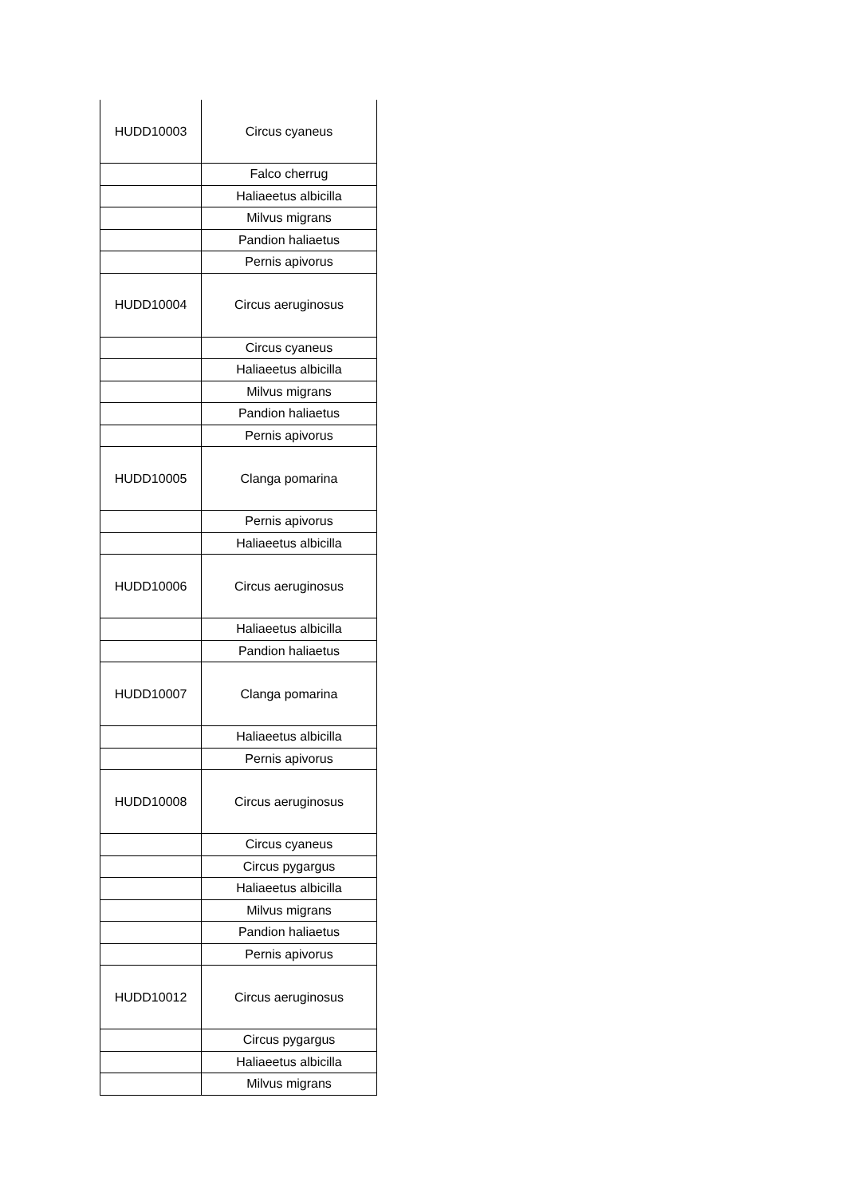| HUDD10003 | Circus cyaneus |
| | Falco cherrug |
| | Haliaeetus albicilla |
| | Milvus migrans |
| | Pandion haliaetus |
| | Pernis apivorus |
| HUDD10004 | Circus aeruginosus |
| | Circus cyaneus |
| | Haliaeetus albicilla |
| | Milvus migrans |
| | Pandion haliaetus |
| | Pernis apivorus |
| HUDD10005 | Clanga pomarina |
| | Pernis apivorus |
| | Haliaeetus albicilla |
| HUDD10006 | Circus aeruginosus |
| | Haliaeetus albicilla |
| | Pandion haliaetus |
| HUDD10007 | Clanga pomarina |
| | Haliaeetus albicilla |
| | Pernis apivorus |
| HUDD10008 | Circus aeruginosus |
| | Circus cyaneus |
| | Circus pygargus |
| | Haliaeetus albicilla |
| | Milvus migrans |
| | Pandion haliaetus |
| | Pernis apivorus |
| HUDD10012 | Circus aeruginosus |
| | Circus pygargus |
| | Haliaeetus albicilla |
| | Milvus migrans |